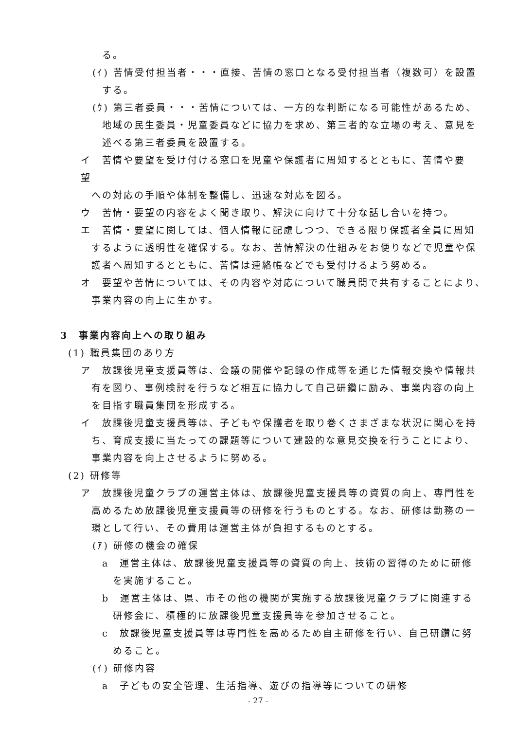る。
(ｲ) 苦情受付担当者・・・直接、苦情の窓口となる受付担当者（複数可）を設置
する。
(ｳ) 第三者委員・・・苦情については、一方的な判断になる可能性があるため、
地域の民生委員・児童委員などに協力を求め、第三者的な立場の考え、意見を
述べる第三者委員を設置する。
イ　苦情や要望を受け付ける窓口を児童や保護者に周知するとともに、苦情や要望
への対応の手順や体制を整備し、迅速な対応を図る。
ウ　苦情・要望の内容をよく聞き取り、解決に向けて十分な話し合いを持つ。
エ　苦情・要望に関しては、個人情報に配慮しつつ、できる限り保護者全員に周知
するように透明性を確保する。なお、苦情解決の仕組みをお便りなどで児童や保
護者へ周知するとともに、苦情は連絡帳などでも受付けるよう努める。
オ　要望や苦情については、その内容や対応について職員間で共有することにより、
事業内容の向上に生かす。
3　事業内容向上への取り組み
(1) 職員集団のあり方
ア　放課後児童支援員等は、会議の開催や記録の作成等を通じた情報交換や情報共
有を図り、事例検討を行うなど相互に協力して自己研鑽に励み、事業内容の向上
を目指す職員集団を形成する。
イ　放課後児童支援員等は、子どもや保護者を取り巻くさまざまな状況に関心を持
ち、育成支援に当たっての課題等について建設的な意見交換を行うことにより、
事業内容を向上させるように努める。
(2) 研修等
ア　放課後児童クラブの運営主体は、放課後児童支援員等の資質の向上、専門性を
高めるため放課後児童支援員等の研修を行うものとする。なお、研修は勤務の一
環として行い、その費用は運営主体が負担するものとする。
(ｱ) 研修の機会の確保
a　運営主体は、放課後児童支援員等の資質の向上、技術の習得のために研修
を実施すること。
b　運営主体は、県、市その他の機関が実施する放課後児童クラブに関連する
研修会に、積極的に放課後児童支援員等を参加させること。
c　放課後児童支援員等は専門性を高めるため自主研修を行い、自己研鑽に努
めること。
(ｲ) 研修内容
a　子どもの安全管理、生活指導、遊びの指導等についての研修
- 27 -